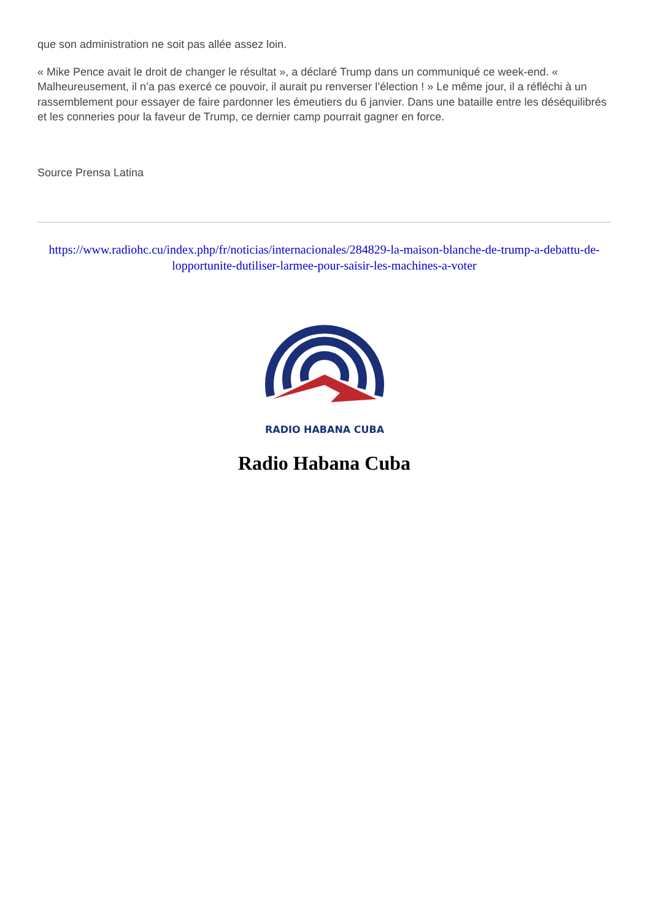que son administration ne soit pas allée assez loin.
« Mike Pence avait le droit de changer le résultat », a déclaré Trump dans un communiqué ce week-end. « Malheureusement, il n’a pas exercé ce pouvoir, il aurait pu renverser l’élection ! » Le même jour, il a réfléchi à un rassemblement pour essayer de faire pardonner les émeutiers du 6 janvier. Dans une bataille entre les déséquilibrés et les conneries pour la faveur de Trump, ce dernier camp pourrait gagner en force.
Source Prensa Latina
https://www.radiohc.cu/index.php/fr/noticias/internacionales/284829-la-maison-blanche-de-trump-a-debattu-de-lopportunite-dutiliser-larmee-pour-saisir-les-machines-a-voter
RADIO HABANA CUBA
Radio Habana Cuba